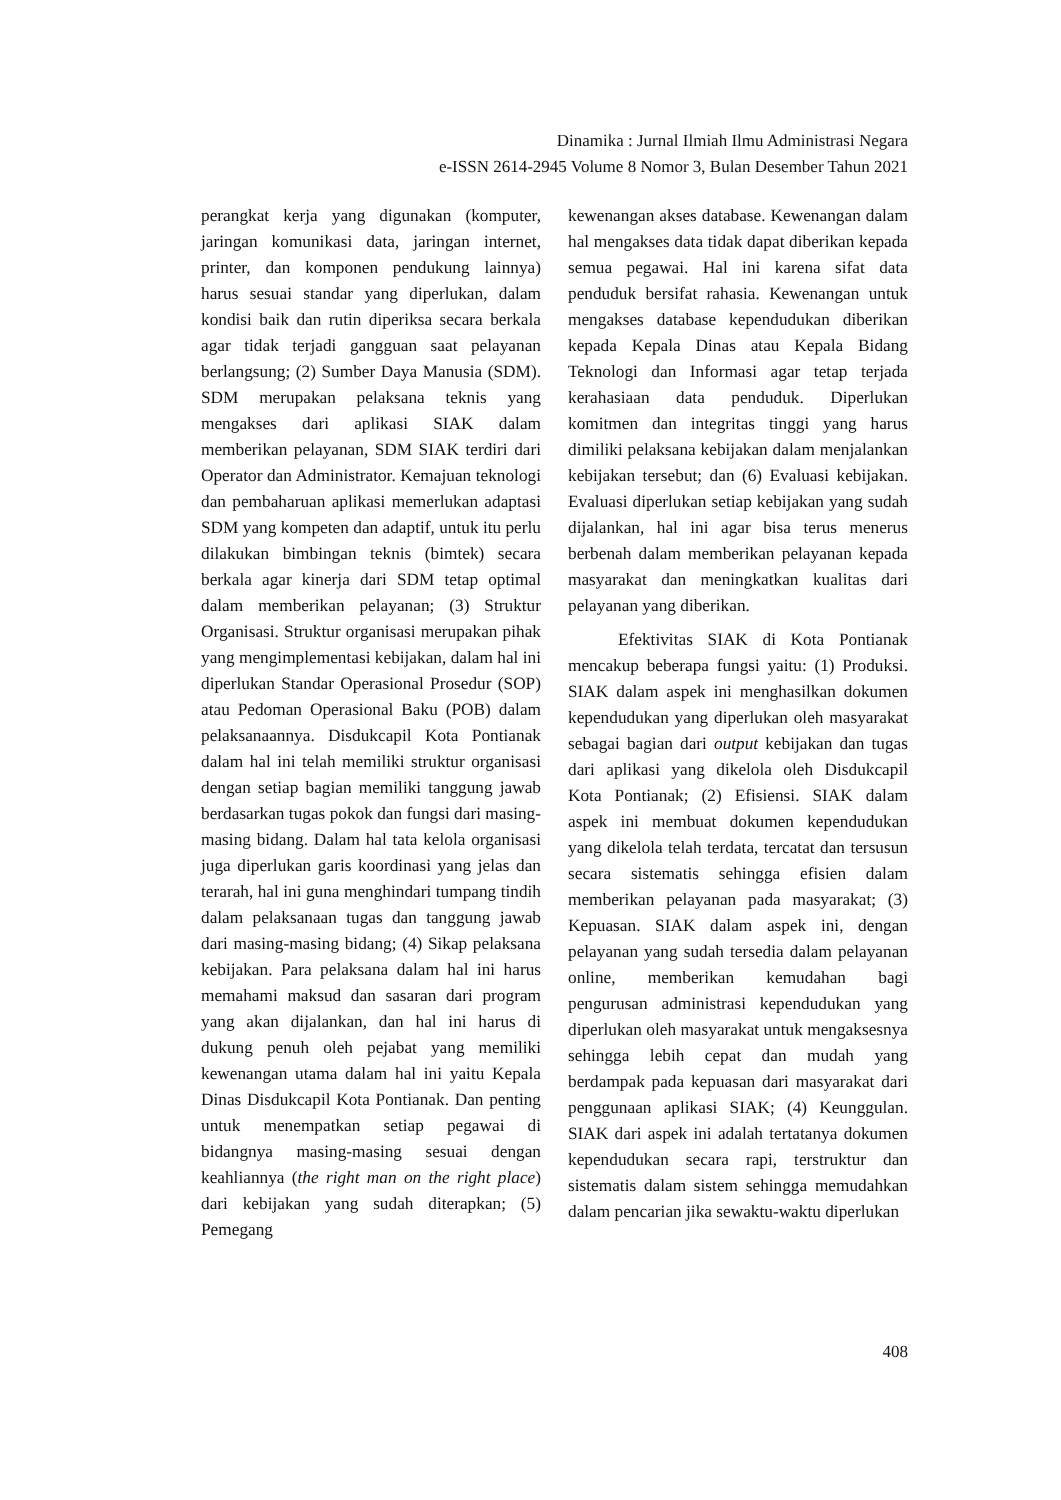Dinamika : Jurnal Ilmiah Ilmu Administrasi Negara
e-ISSN 2614-2945 Volume 8 Nomor 3, Bulan Desember Tahun 2021
perangkat kerja yang digunakan (komputer, jaringan komunikasi data, jaringan internet, printer, dan komponen pendukung lainnya) harus sesuai standar yang diperlukan, dalam kondisi baik dan rutin diperiksa secara berkala agar tidak terjadi gangguan saat pelayanan berlangsung; (2) Sumber Daya Manusia (SDM). SDM merupakan pelaksana teknis yang mengakses dari aplikasi SIAK dalam memberikan pelayanan, SDM SIAK terdiri dari Operator dan Administrator. Kemajuan teknologi dan pembaharuan aplikasi memerlukan adaptasi SDM yang kompeten dan adaptif, untuk itu perlu dilakukan bimbingan teknis (bimtek) secara berkala agar kinerja dari SDM tetap optimal dalam memberikan pelayanan; (3) Struktur Organisasi. Struktur organisasi merupakan pihak yang mengimplementasi kebijakan, dalam hal ini diperlukan Standar Operasional Prosedur (SOP) atau Pedoman Operasional Baku (POB) dalam pelaksanaannya. Disdukcapil Kota Pontianak dalam hal ini telah memiliki struktur organisasi dengan setiap bagian memiliki tanggung jawab berdasarkan tugas pokok dan fungsi dari masing-masing bidang. Dalam hal tata kelola organisasi juga diperlukan garis koordinasi yang jelas dan terarah, hal ini guna menghindari tumpang tindih dalam pelaksanaan tugas dan tanggung jawab dari masing-masing bidang; (4) Sikap pelaksana kebijakan. Para pelaksana dalam hal ini harus memahami maksud dan sasaran dari program yang akan dijalankan, dan hal ini harus di dukung penuh oleh pejabat yang memiliki kewenangan utama dalam hal ini yaitu Kepala Dinas Disdukcapil Kota Pontianak. Dan penting untuk menempatkan setiap pegawai di bidangnya masing-masing sesuai dengan keahliannya (the right man on the right place) dari kebijakan yang sudah diterapkan; (5) Pemegang
kewenangan akses database. Kewenangan dalam hal mengakses data tidak dapat diberikan kepada semua pegawai. Hal ini karena sifat data penduduk bersifat rahasia. Kewenangan untuk mengakses database kependudukan diberikan kepada Kepala Dinas atau Kepala Bidang Teknologi dan Informasi agar tetap terjada kerahasiaan data penduduk. Diperlukan komitmen dan integritas tinggi yang harus dimiliki pelaksana kebijakan dalam menjalankan kebijakan tersebut; dan (6) Evaluasi kebijakan. Evaluasi diperlukan setiap kebijakan yang sudah dijalankan, hal ini agar bisa terus menerus berbenah dalam memberikan pelayanan kepada masyarakat dan meningkatkan kualitas dari pelayanan yang diberikan.
Efektivitas SIAK di Kota Pontianak mencakup beberapa fungsi yaitu: (1) Produksi. SIAK dalam aspek ini menghasilkan dokumen kependudukan yang diperlukan oleh masyarakat sebagai bagian dari output kebijakan dan tugas dari aplikasi yang dikelola oleh Disdukcapil Kota Pontianak; (2) Efisiensi. SIAK dalam aspek ini membuat dokumen kependudukan yang dikelola telah terdata, tercatat dan tersusun secara sistematis sehingga efisien dalam memberikan pelayanan pada masyarakat; (3) Kepuasan. SIAK dalam aspek ini, dengan pelayanan yang sudah tersedia dalam pelayanan online, memberikan kemudahan bagi pengurusan administrasi kependudukan yang diperlukan oleh masyarakat untuk mengaksesnya sehingga lebih cepat dan mudah yang berdampak pada kepuasan dari masyarakat dari penggunaan aplikasi SIAK; (4) Keunggulan. SIAK dari aspek ini adalah tertatanya dokumen kependudukan secara rapi, terstruktur dan sistematis dalam sistem sehingga memudahkan dalam pencarian jika sewaktu-waktu diperlukan
408